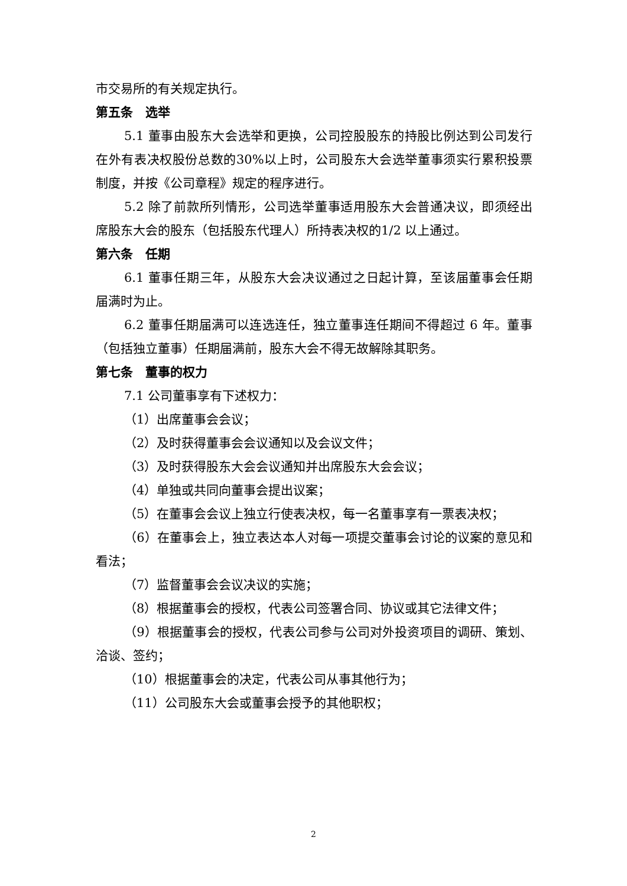市交易所的有关规定执行。
第五条　选举
5.1 董事由股东大会选举和更换，公司控股股东的持股比例达到公司发行在外有表决权股份总数的30%以上时，公司股东大会选举董事须实行累积投票制度，并按《公司章程》规定的程序进行。
5.2 除了前款所列情形，公司选举董事适用股东大会普通决议，即须经出席股东大会的股东（包括股东代理人）所持表决权的1/2 以上通过。
第六条　任期
6.1 董事任期三年，从股东大会决议通过之日起计算，至该届董事会任期届满时为止。
6.2 董事任期届满可以连选连任，独立董事连任期间不得超过 6 年。董事（包括独立董事）任期届满前，股东大会不得无故解除其职务。
第七条　董事的权力
7.1 公司董事享有下述权力：
（1）出席董事会会议；
（2）及时获得董事会会议通知以及会议文件；
（3）及时获得股东大会会议通知并出席股东大会会议；
（4）单独或共同向董事会提出议案；
（5）在董事会会议上独立行使表决权，每一名董事享有一票表决权；
（6）在董事会上，独立表达本人对每一项提交董事会讨论的议案的意见和看法；
（7）监督董事会会议决议的实施；
（8）根据董事会的授权，代表公司签署合同、协议或其它法律文件；
（9）根据董事会的授权，代表公司参与公司对外投资项目的调研、策划、洽谈、签约；
（10）根据董事会的决定，代表公司从事其他行为；
（11）公司股东大会或董事会授予的其他职权；
2